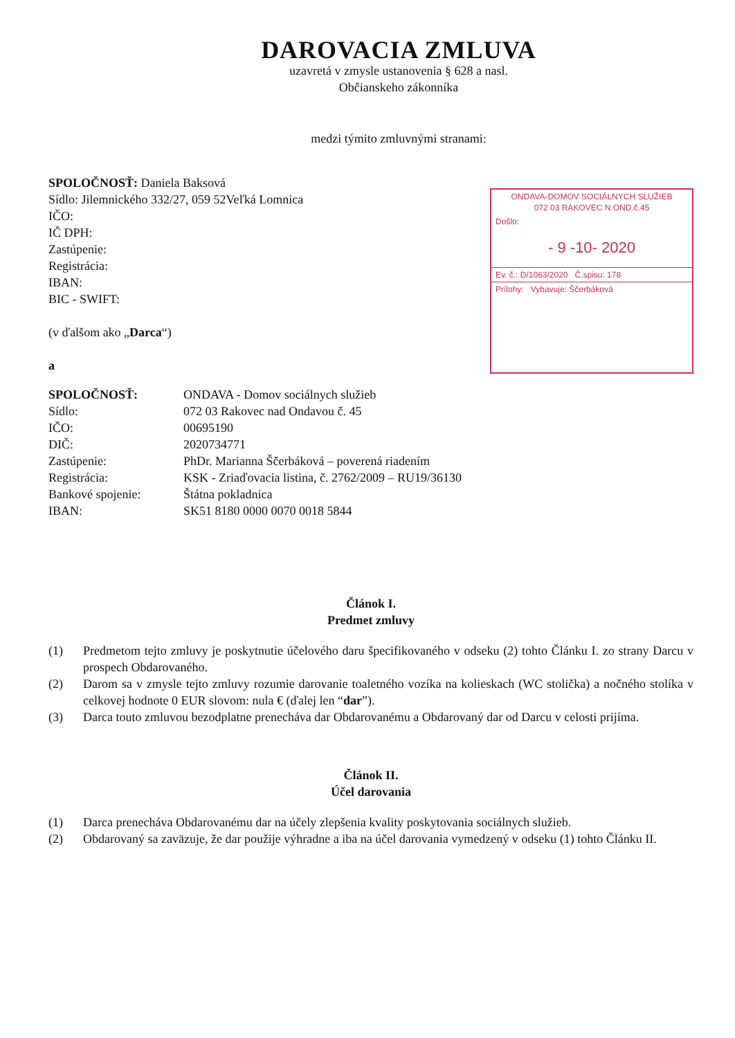DAROVACIA ZMLUVA
uzavretá v zmysle ustanovenia § 628 a nasl.
Občianskeho zákonníka
medzi týmito zmluvnými stranami:
SPOLOČNOSŤ: Daniela Baksová
Sídlo: Jilemnického 332/27, 059 52Veľká Lomnica
IČO:
IČ DPH:
Zastúpenie:
Registrácia:
IBAN:
BIC - SWIFT:
(v ďalšom ako „Darca“)
a
ONDAVA-DOMOV SOCIÁLNYCH SLUŽIEB
072 03 RAKOVEC N.OND.č.45
Došlo:
- 9 -10- 2020
Ev. č.: D/1063/2020 Č.spisu: 178
Prílohy: Vybavuje: Ščerbáková
SPOLOČNOSŤ: ONDAVA - Domov sociálnych služieb
Sídlo: 072 03 Rakovec nad Ondavou č. 45
IČO: 00695190
DIČ: 2020734771
Zastúpenie: PhDr. Marianna Ščerbáková – poverená riadením
Registrácia: KSK - Zriaďovacia listina, č. 2762/2009 – RU19/36130
Bankové spojenie: Štátna pokladnica
IBAN: SK51 8180 0000 0070 0018 5844
Článok I.
Predmet zmluvy
(1) Predmetom tejto zmluvy je poskytnutie účelového daru špecifikovaného v odseku (2) tohto Článku I. zo strany Darcu v prospech Obdarovaného.
(2) Darom sa v zmysle tejto zmluvy rozumie darovanie toaletného vozíka na kolieskach (WC stolička) a nočného stolíka v celkovej hodnote 0 EUR slovom: nula € (ďalej len “dar”).
(3) Darca touto zmluvou bezodplatne prenecháva dar Obdarovanému a Obdarovaný dar od Darcu v celosti prijíma.
Článok II.
Účel darovania
(1) Darca prenecháva Obdarovanému dar na účely zlepšenia kvality poskytovania sociálnych služieb.
(2) Obdarovaný sa zaväzuje, že dar použije výhradne a iba na účel darovania vymedzený v odseku (1) tohto Článku II.